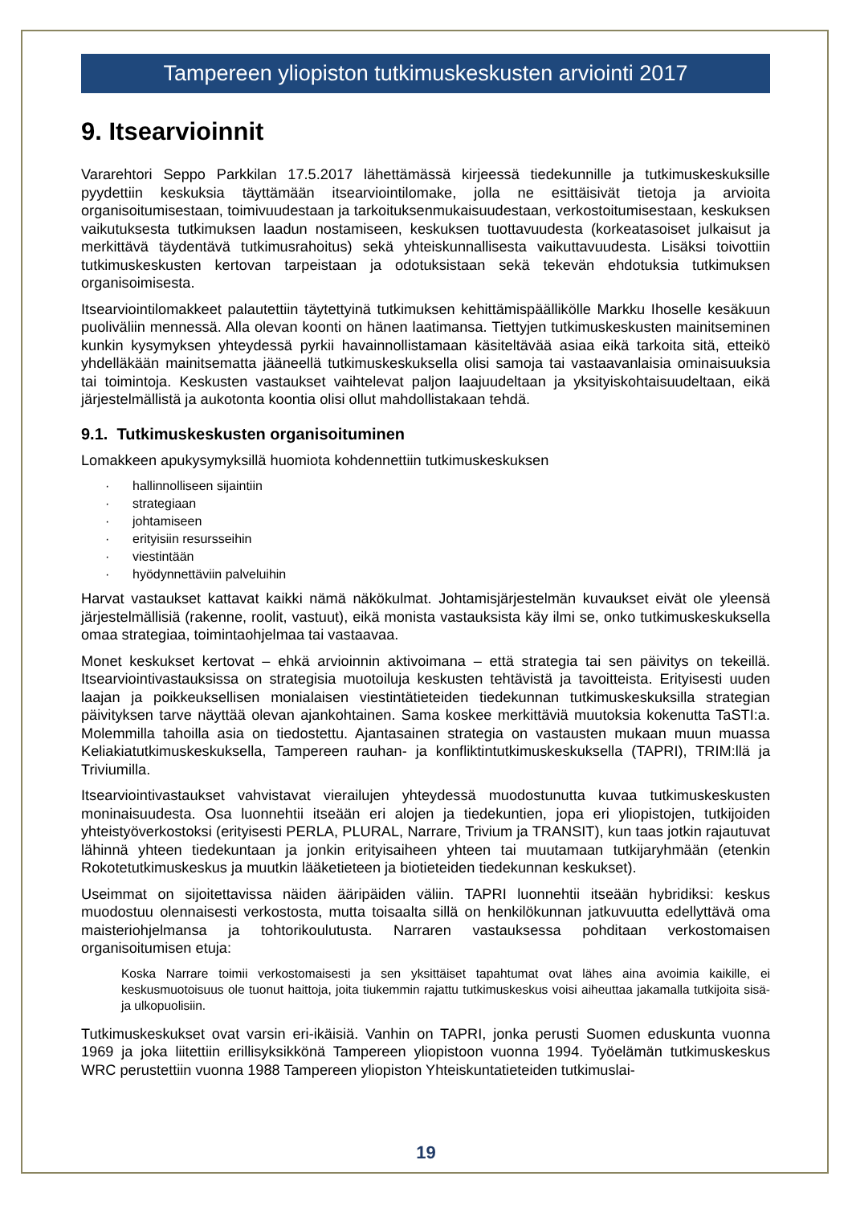Tampereen yliopiston tutkimuskeskusten arviointi 2017
9. Itsearvioinnit
Vararehtori Seppo Parkkilan 17.5.2017 lähettämässä kirjeessä tiedekunnille ja tutkimuskeskuksille pyydettiin keskuksia täyttämään itsearviointilomake, jolla ne esittäisivät tietoja ja arvioita organisoitumisestaan, toimivuudestaan ja tarkoituksenmukaisuudestaan, verkostoitumisestaan, keskuksen vaikutuksesta tutkimuksen laadun nostamiseen, keskuksen tuottavuudesta (korkeatasoiset julkaisut ja merkittävä täydentävä tutkimusrahoitus) sekä yhteiskunnallisesta vaikuttavuudesta. Lisäksi toivottiin tutkimuskeskusten kertovan tarpeistaan ja odotuksistaan sekä tekevän ehdotuksia tutkimuksen organisoimisesta.
Itsearviointilomakkeet palautettiin täytettyinä tutkimuksen kehittämispäällikölle Markku Ihoselle kesäkuun puoliväliin mennessä. Alla olevan koonti on hänen laatimansa. Tiettyjen tutkimuskeskusten mainitseminen kunkin kysymyksen yhteydessä pyrkii havainnollistamaan käsiteltävää asiaa eikä tarkoita sitä, etteikö yhdelläkään mainitsematta jääneellä tutkimuskeskuksella olisi samoja tai vastaavanlaisia ominaisuuksia tai toimintoja. Keskusten vastaukset vaihtelevat paljon laajuudeltaan ja yksityiskohtaisuudeltaan, eikä järjestelmällistä ja aukotonta koontia olisi ollut mahdollistakaan tehdä.
9.1. Tutkimuskeskusten organisoituminen
Lomakkeen apukysymyksillä huomiota kohdennettiin tutkimuskeskuksen
· hallinnolliseen sijaintiin
· strategiaan
· johtamiseen
· erityisiin resursseihin
· viestintään
· hyödynnettäviin palveluihin
Harvat vastaukset kattavat kaikki nämä näkökulmat. Johtamisjärjestelmän kuvaukset eivät ole yleensä järjestelmällisiä (rakenne, roolit, vastuut), eikä monista vastauksista käy ilmi se, onko tutkimuskeskuksella omaa strategiaa, toimintaohjelmaa tai vastaavaa.
Monet keskukset kertovat – ehkä arvioinnin aktivoimana – että strategia tai sen päivitys on tekeillä. Itsearviointivastauksissa on strategisia muotoiluja keskusten tehtävistä ja tavoitteista. Erityisesti uuden laajan ja poikkeuksellisen monialaisen viestintätieteiden tiedekunnan tutkimuskeskuksilla strategian päivityksen tarve näyttää olevan ajankohtainen. Sama koskee merkittäviä muutoksia kokenutta TaSTI:a. Molemmilla tahoilla asia on tiedostettu. Ajantasainen strategia on vastausten mukaan muun muassa Keliakiatutkimuskeskuksella, Tampereen rauhan- ja konfliktintutkimuskeskuksella (TAPRI), TRIM:llä ja Triviumilla.
Itsearviointivastaukset vahvistavat vierailujen yhteydessä muodostunutta kuvaa tutkimuskeskusten moninaisuudesta. Osa luonnehtii itseään eri alojen ja tiedekuntien, jopa eri yliopistojen, tutkijoiden yhteistyöverkostoksi (erityisesti PERLA, PLURAL, Narrare, Trivium ja TRANSIT), kun taas jotkin rajautuvat lähinnä yhteen tiedekuntaan ja jonkin erityisaiheen yhteen tai muutamaan tutkijaryhmään (etenkin Rokotetutkimuskeskus ja muutkin lääketieteen ja biotieteiden tiedekunnan keskukset).
Useimmat on sijoitettavissa näiden ääripäiden väliin. TAPRI luonnehtii itseään hybridiksi: keskus muodostuu olennaisesti verkostosta, mutta toisaalta sillä on henkilökunnan jatkuvuutta edellyttävä oma maisteriohjelmansa ja tohtorikoulutusta. Narraren vastauksessa pohditaan verkostomaisen organisoitumisen etuja:
Koska Narrare toimii verkostomaisesti ja sen yksittäiset tapahtumat ovat lähes aina avoimia kaikille, ei keskusmuotoisuus ole tuonut haittoja, joita tiukemmin rajattu tutkimuskeskus voisi aiheuttaa jakamalla tutkijoita sisä- ja ulkopuolisiin.
Tutkimuskeskukset ovat varsin eri-ikäisiä. Vanhin on TAPRI, jonka perusti Suomen eduskunta vuonna 1969 ja joka liitettiin erillisyksikkönä Tampereen yliopistoon vuonna 1994. Työelämän tutkimuskeskus WRC perustettiin vuonna 1988 Tampereen yliopiston Yhteiskuntatieteiden tutkimuslai-
19